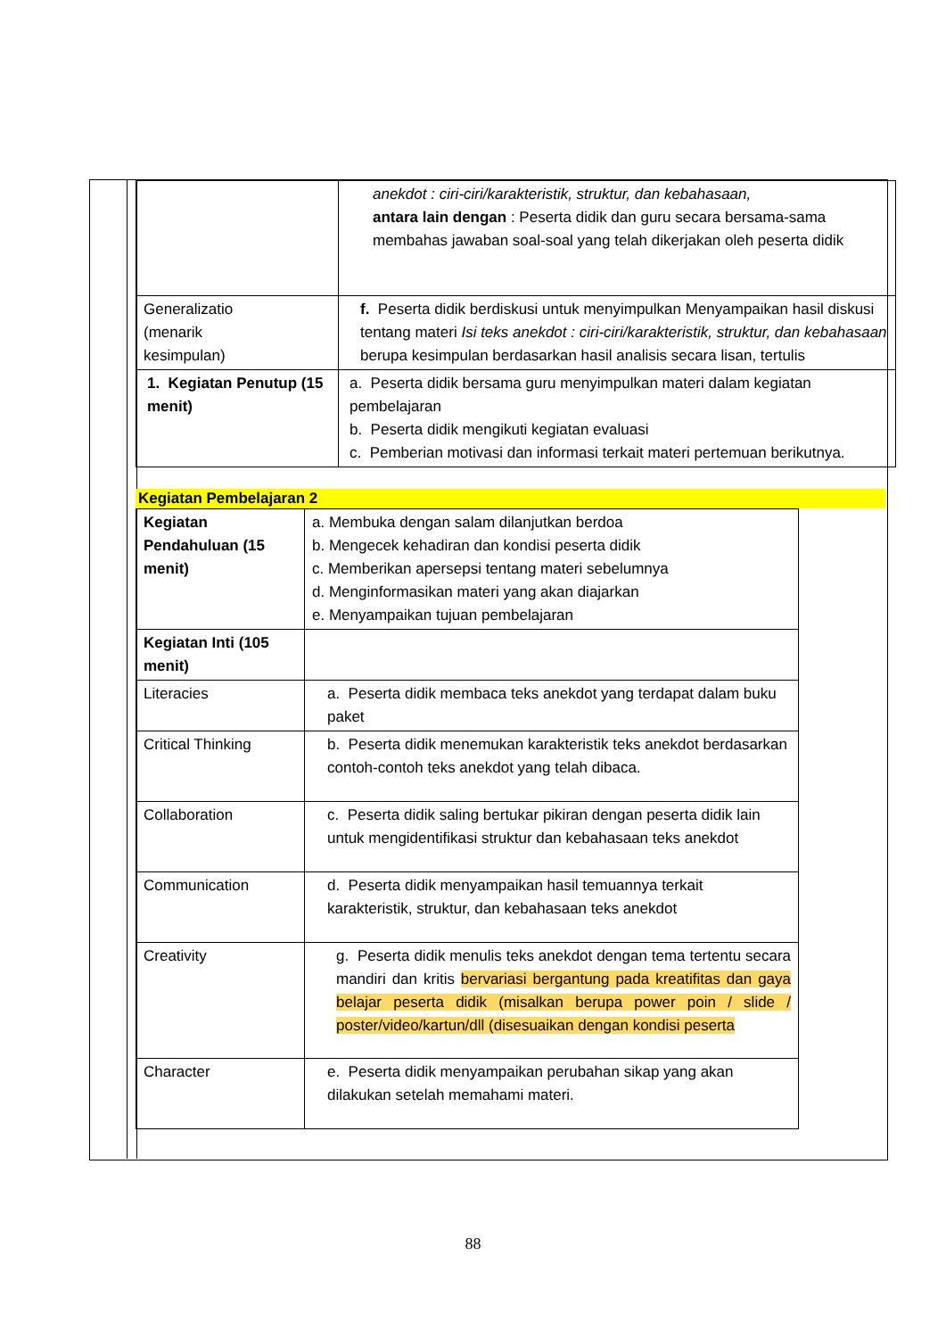| | anekdot : ciri-ciri/karakteristik, struktur, dan kebahasaan, antara lain dengan : Peserta didik dan guru secara bersama-sama membahas jawaban soal-soal yang telah dikerjakan oleh peserta didik |
| Generalizatio (menarik kesimpulan) | f. Peserta didik berdiskusi untuk menyimpulkan Menyampaikan hasil diskusi tentang materi Isi teks anekdot : ciri-ciri/karakteristik, struktur, dan kebahasaan berupa kesimpulan berdasarkan hasil analisis secara lisan, tertulis |
| 1. Kegiatan Penutup (15 menit) | a. Peserta didik bersama guru menyimpulkan materi dalam kegiatan pembelajaran b. Peserta didik mengikuti kegiatan evaluasi c. Pemberian motivasi dan informasi terkait materi pertemuan berikutnya. |
Kegiatan Pembelajaran 2
| Kegiatan Pendahuluan (15 menit) | a. Membuka dengan salam dilanjutkan berdoa b. Mengecek kehadiran dan kondisi peserta didik c. Memberikan apersepsi tentang materi sebelumnya d. Menginformasikan materi yang akan diajarkan e. Menyampaikan tujuan pembelajaran |
| Kegiatan Inti (105 menit) | |
| Literacies | a. Peserta didik membaca teks anekdot yang terdapat dalam buku paket |
| Critical Thinking | b. Peserta didik menemukan karakteristik teks anekdot berdasarkan contoh-contoh teks anekdot yang telah dibaca. |
| Collaboration | c. Peserta didik saling bertukar pikiran dengan peserta didik lain untuk mengidentifikasi struktur dan kebahasaan teks anekdot |
| Communication | d. Peserta didik menyampaikan hasil temuannya terkait karakteristik, struktur, dan kebahasaan teks anekdot |
| Creativity | g. Peserta didik menulis teks anekdot dengan tema tertentu secara mandiri dan kritis bervariasi bergantung pada kreatifitas dan gaya belajar peserta didik (misalkan berupa power poin / slide / poster/video/kartun/dll (disesuaikan dengan kondisi peserta |
| Character | e. Peserta didik menyampaikan perubahan sikap yang akan dilakukan setelah memahami materi. |
88